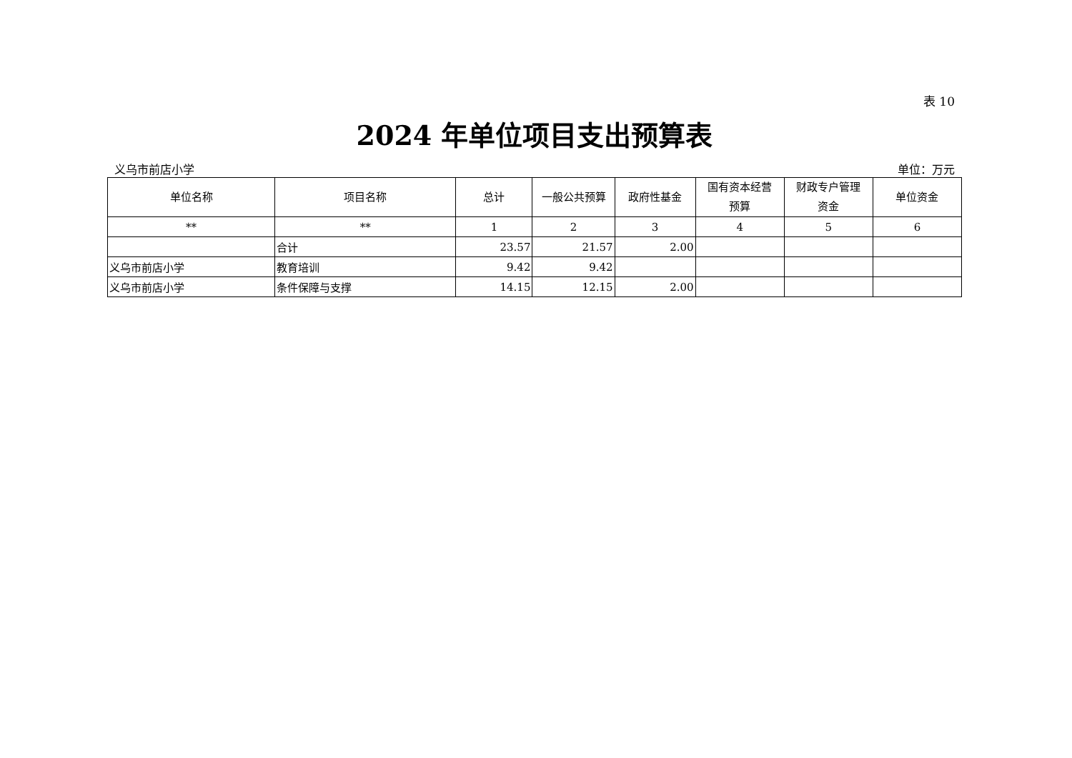表 10
2024 年单位项目支出预算表
义乌市前店小学 单位：万元
| 单位名称 | 项目名称 | 总计 | 一般公共预算 | 政府性基金 | 国有资本经营 预算 | 财政专户管理 资金 | 单位资金 |
| --- | --- | --- | --- | --- | --- | --- | --- |
| ** | ** | 1 | 2 | 3 | 4 | 5 | 6 |
| | 合计 | 23.57 | 21.57 | 2.00 | | | |
| 义乌市前店小学 | 教育培训 | 9.42 | 9.42 | | | | |
| 义乌市前店小学 | 条件保障与支撑 | 14.15 | 12.15 | 2.00 | | | |